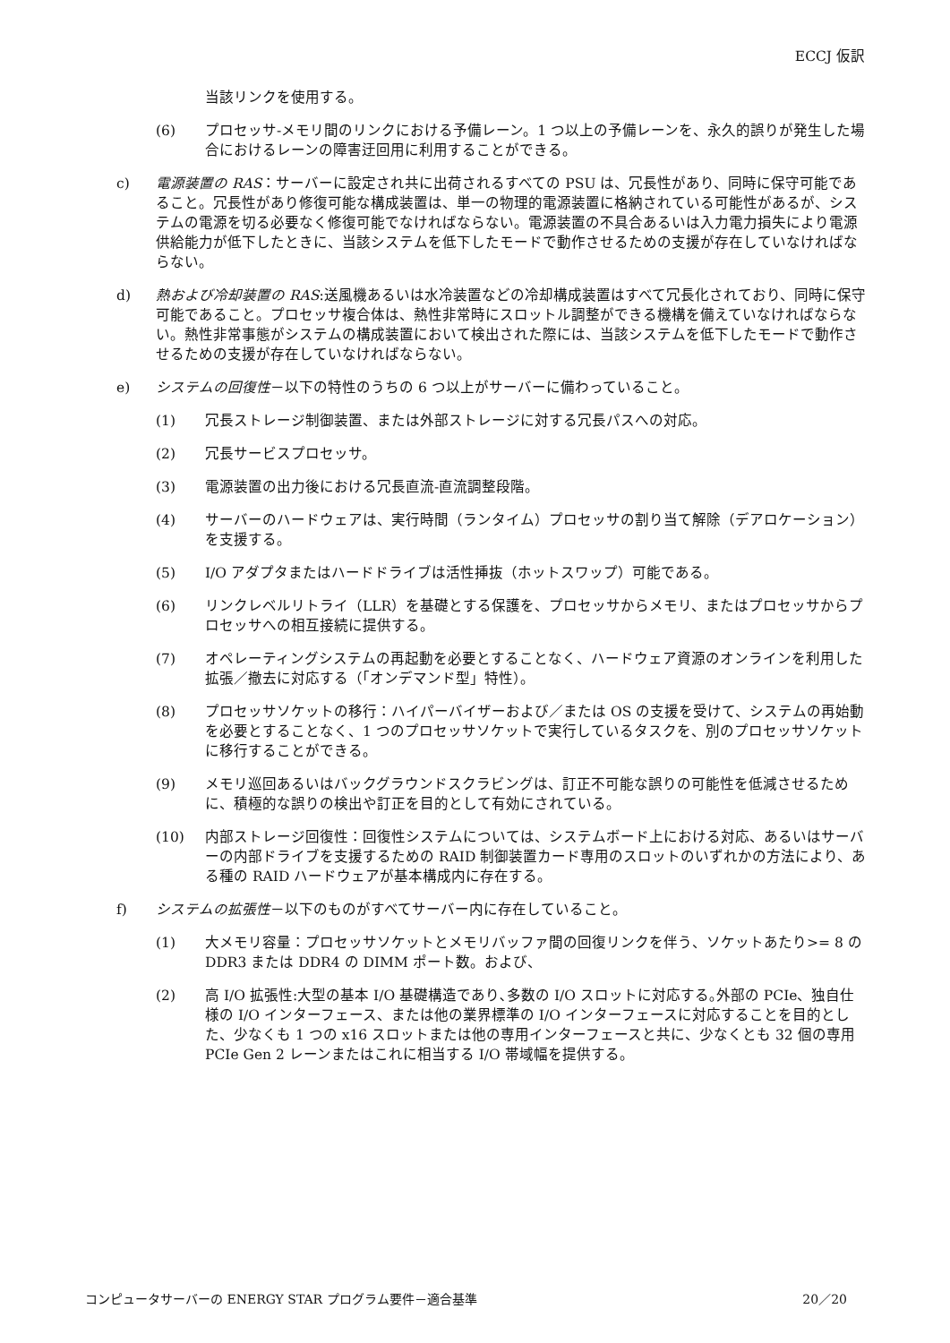ECCJ 仮訳
当該リンクを使用する。
(6) プロセッサ-メモリ間のリンクにおける予備レーン。1 つ以上の予備レーンを、永久的誤りが発生した場合におけるレーンの障害迂回用に利用することができる。
c) 電源装置の RAS：サーバーに設定され共に出荷されるすべての PSU は、冗長性があり、同時に保守可能であること。冗長性があり修復可能な構成装置は、単一の物理的電源装置に格納されている可能性があるが、システムの電源を切る必要なく修復可能でなければならない。電源装置の不具合あるいは入力電力損失により電源供給能力が低下したときに、当該システムを低下したモードで動作させるための支援が存在していなければならない。
d) 熱および冷却装置の RAS:送風機あるいは水冷装置などの冷却構成装置はすべて冗長化されており、同時に保守可能であること。プロセッサ複合体は、熱性非常時にスロットル調整ができる機構を備えていなければならない。熱性非常事態がシステムの構成装置において検出された際には、当該システムを低下したモードで動作させるための支援が存在していなければならない。
e) システムの回復性－以下の特性のうちの 6 つ以上がサーバーに備わっていること。
(1) 冗長ストレージ制御装置、または外部ストレージに対する冗長パスへの対応。
(2) 冗長サービスプロセッサ。
(3) 電源装置の出力後における冗長直流-直流調整段階。
(4) サーバーのハードウェアは、実行時間（ランタイム）プロセッサの割り当て解除（デアロケーション）を支援する。
(5) I/O アダプタまたはハードドライブは活性挿抜（ホットスワップ）可能である。
(6) リンクレベルリトライ（LLR）を基礎とする保護を、プロセッサからメモリ、またはプロセッサからプロセッサへの相互接続に提供する。
(7) オペレーティングシステムの再起動を必要とすることなく、ハードウェア資源のオンラインを利用した拡張／撤去に対応する（「オンデマンド型」特性）。
(8) プロセッサソケットの移行：ハイパーバイザーおよび／または OS の支援を受けて、システムの再始動を必要とすることなく、1 つのプロセッサソケットで実行しているタスクを、別のプロセッサソケットに移行することができる。
(9) メモリ巡回あるいはバックグラウンドスクラビングは、訂正不可能な誤りの可能性を低減させるために、積極的な誤りの検出や訂正を目的として有効にされている。
(10) 内部ストレージ回復性：回復性システムについては、システムボード上における対応、あるいはサーバーの内部ドライブを支援するための RAID 制御装置カード専用のスロットのいずれかの方法により、ある種の RAID ハードウェアが基本構成内に存在する。
f) システムの拡張性－以下のものがすべてサーバー内に存在していること。
(1) 大メモリ容量：プロセッサソケットとメモリバッファ間の回復リンクを伴う、ソケットあたり>= 8 の DDR3 または DDR4 の DIMM ポート数。および、
(2) 高 I/O 拡張性:大型の基本 I/O 基礎構造であり､多数の I/O スロットに対応する｡外部の PCIe、独自仕様の I/O インターフェース、または他の業界標準の I/O インターフェースに対応することを目的とした、少なくも 1 つの x16 スロットまたは他の専用インターフェースと共に、少なくとも 32 個の専用 PCIe Gen 2 レーンまたはこれに相当する I/O 帯域幅を提供する。
コンピュータサーバーの ENERGY STAR プログラム要件－適合基準 20／20